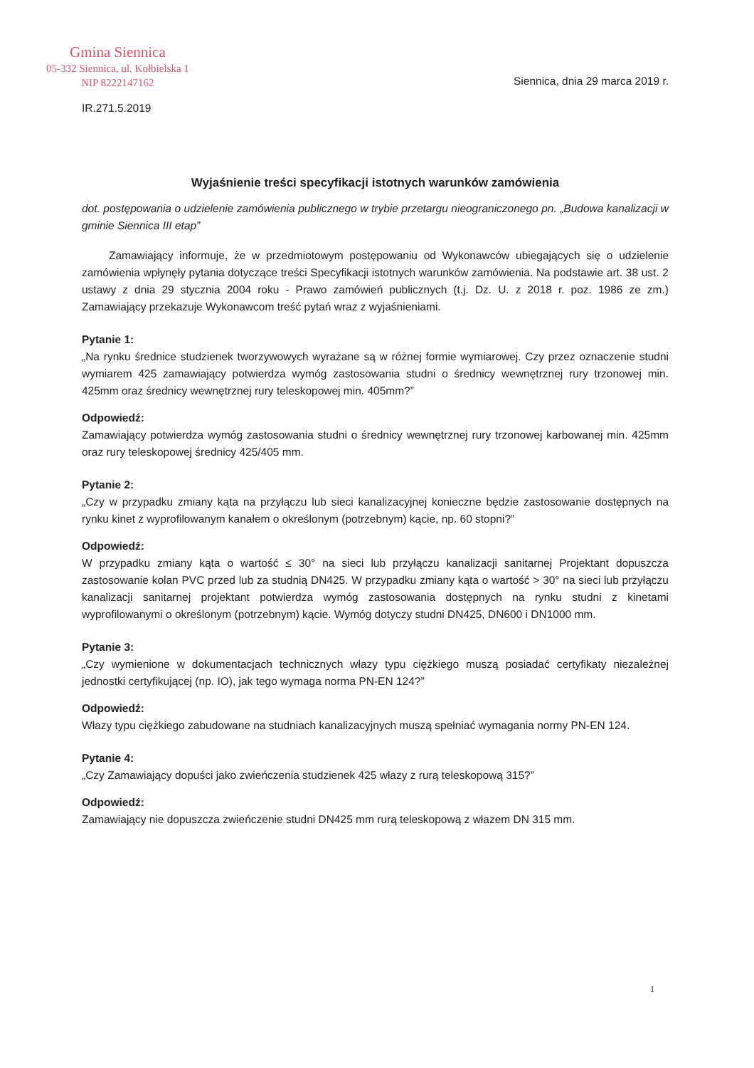Gmina Siennica
05-332 Siennica, ul. Kołbielska 1
NIP 8222147162
Siennica, dnia 29 marca 2019 r.
IR.271.5.2019
Wyjaśnienie treści specyfikacji istotnych warunków zamówienia
dot. postępowania o udzielenie zamówienia publicznego w trybie przetargu nieograniczonego pn. „Budowa kanalizacji w gminie Siennica III etap”
Zamawiający informuje, że w przedmiotowym postępowaniu od Wykonawców ubiegających się o udzielenie zamówienia wpłynęły pytania dotyczące treści Specyfikacji istotnych warunków zamówienia. Na podstawie art. 38 ust. 2 ustawy z dnia 29 stycznia 2004 roku - Prawo zamówień publicznych (t.j. Dz. U. z 2018 r. poz. 1986 ze zm.) Zamawiający przekazuje Wykonawcom treść pytań wraz z wyjaśnieniami.
Pytanie 1:
„Na rynku średnice studzienek tworzywowych wyrażane są w różnej formie wymiarowej. Czy przez oznaczenie studni wymiarem 425 zamawiający potwierdza wymóg zastosowania studni o średnicy wewnętrznej rury trzonowej min. 425mm oraz średnicy wewnętrznej rury teleskopowej min. 405mm?”
Odpowiedź:
Zamawiający potwierdza wymóg zastosowania studni o średnicy wewnętrznej rury trzonowej karbowanej min. 425mm oraz rury teleskopowej średnicy 425/405 mm.
Pytanie 2:
„Czy w przypadku zmiany kąta na przyłączu lub sieci kanalizacyjnej konieczne będzie zastosowanie dostępnych na rynku kinet z wyprofilowanym kanałem o określonym (potrzebnym) kącie, np. 60 stopni?”
Odpowiedź:
W przypadku zmiany kąta o wartość ≤ 30° na sieci lub przyłączu kanalizacji sanitarnej Projektant dopuszcza zastosowanie kolan PVC przed lub za studnią DN425. W przypadku zmiany kąta o wartość > 30° na sieci lub przyłączu kanalizacji sanitarnej projektant potwierdza wymóg zastosowania dostępnych na rynku studni z kinetami wyprofilowanymi o określonym (potrzebnym) kącie. Wymóg dotyczy studni DN425, DN600 i DN1000 mm.
Pytanie 3:
„Czy wymienione w dokumentacjach technicznych włazy typu ciężkiego muszą posiadać certyfikaty niezależnej jednostki certyfikującej (np. IO), jak tego wymaga norma PN-EN 124?”
Odpowiedź:
Włazy typu ciężkiego zabudowane na studniach kanalizacyjnych muszą spełniać wymagania normy PN-EN 124.
Pytanie 4:
„Czy Zamawiający dopuści jako zwieńczenia studzienek 425 włazy z rurą teleskopową 315?”
Odpowiedź:
Zamawiający nie dopuszcza zwieńczenie studni DN425 mm rurą teleskopową z włazem DN 315 mm.
1